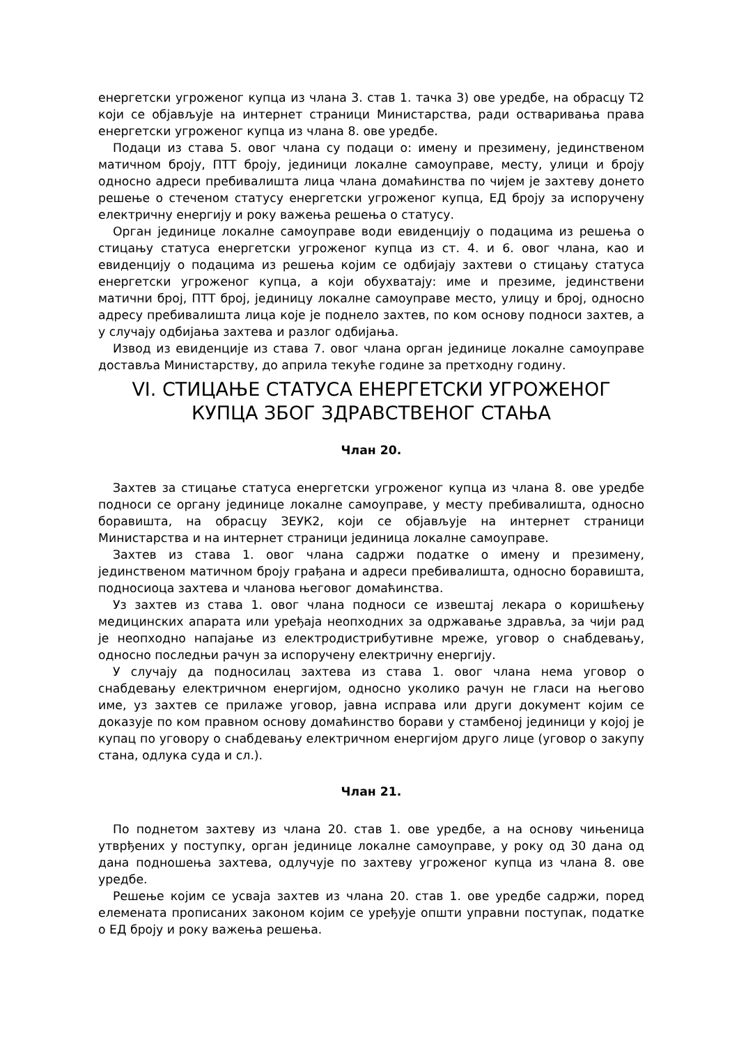енергетски угроженог купца из члана 3. став 1. тачка 3) ове уредбе, на обрасцу Т2 који се објављује на интернет страници Министарства, ради остваривања права енергетски угроженог купца из члана 8. ове уредбе.
Подаци из става 5. овог члана су подаци о: имену и презимену, јединственом матичном броју, ПТТ броју, јединици локалне самоуправе, месту, улици и броју односно адреси пребивалишта лица члана домаћинства по чијем је захтеву донето решење о стеченом статусу енергетски угроженог купца, ЕД броју за испоручену електричну енергију и року важења решења о статусу.
Орган јединице локалне самоуправе води евиденцију о подацима из решења о стицању статуса енергетски угроженог купца из ст. 4. и 6. овог члана, као и евиденцију о подацима из решења којим се одбијају захтеви о стицању статуса енергетски угроженог купца, а који обухватају: име и презиме, јединствени матични број, ПТТ број, јединицу локалне самоуправе место, улицу и број, односно адресу пребивалишта лица које је поднело захтев, по ком основу подноси захтев, а у случају одбијања захтева и разлог одбијања.
Извод из евиденције из става 7. овог члана орган јединице локалне самоуправе доставља Министарству, до априла текуће године за претходну годину.
VI. СТИЦАЊЕ СТАТУСА ЕНЕРГЕТСКИ УГРОЖЕНОГ КУПЦА ЗБОГ ЗДРАВСТВЕНОГ СТАЊА
Члан 20.
Захтев за стицање статуса енергетски угроженог купца из члана 8. ове уредбе подноси се органу јединице локалне самоуправе, у месту пребивалишта, односно боравишта, на обрасцу ЗЕУК2, који се објављује на интернет страници Министарства и на интернет страници јединица локалне самоуправе.
Захтев из става 1. овог члана садржи податке о имену и презимену, јединственом матичном броју грађана и адреси пребивалишта, односно боравишта, подносиоца захтева и чланова његовог домаћинства.
Уз захтев из става 1. овог члана подноси се извештај лекара о коришћењу медицинских апарата или уређаја неопходних за одржавање здравља, за чији рад је неопходно напајање из електродистрибутивне мреже, уговор о снабдевању, односно последњи рачун за испоручену електричну енергију.
У случају да подносилац захтева из става 1. овог члана нема уговор о снабдевању електричном енергијом, односно уколико рачун не гласи на његово име, уз захтев се прилаже уговор, јавна исправа или други документ којим се доказује по ком правном основу домаћинство борави у стамбеној јединици у којој је купац по уговору о снабдевању електричном енергијом друго лице (уговор о закупу стана, одлука суда и сл.).
Члан 21.
По поднетом захтеву из члана 20. став 1. ове уредбе, а на основу чињеница утврђених у поступку, орган јединице локалне самоуправе, у року од 30 дана од дана подношења захтева, одлучује по захтеву угроженог купца из члана 8. ове уредбе.
Решење којим се усваја захтев из члана 20. став 1. ове уредбе садржи, поред елемената прописаних законом којим се уређује општи управни поступак, податке о ЕД броју и року важења решења.